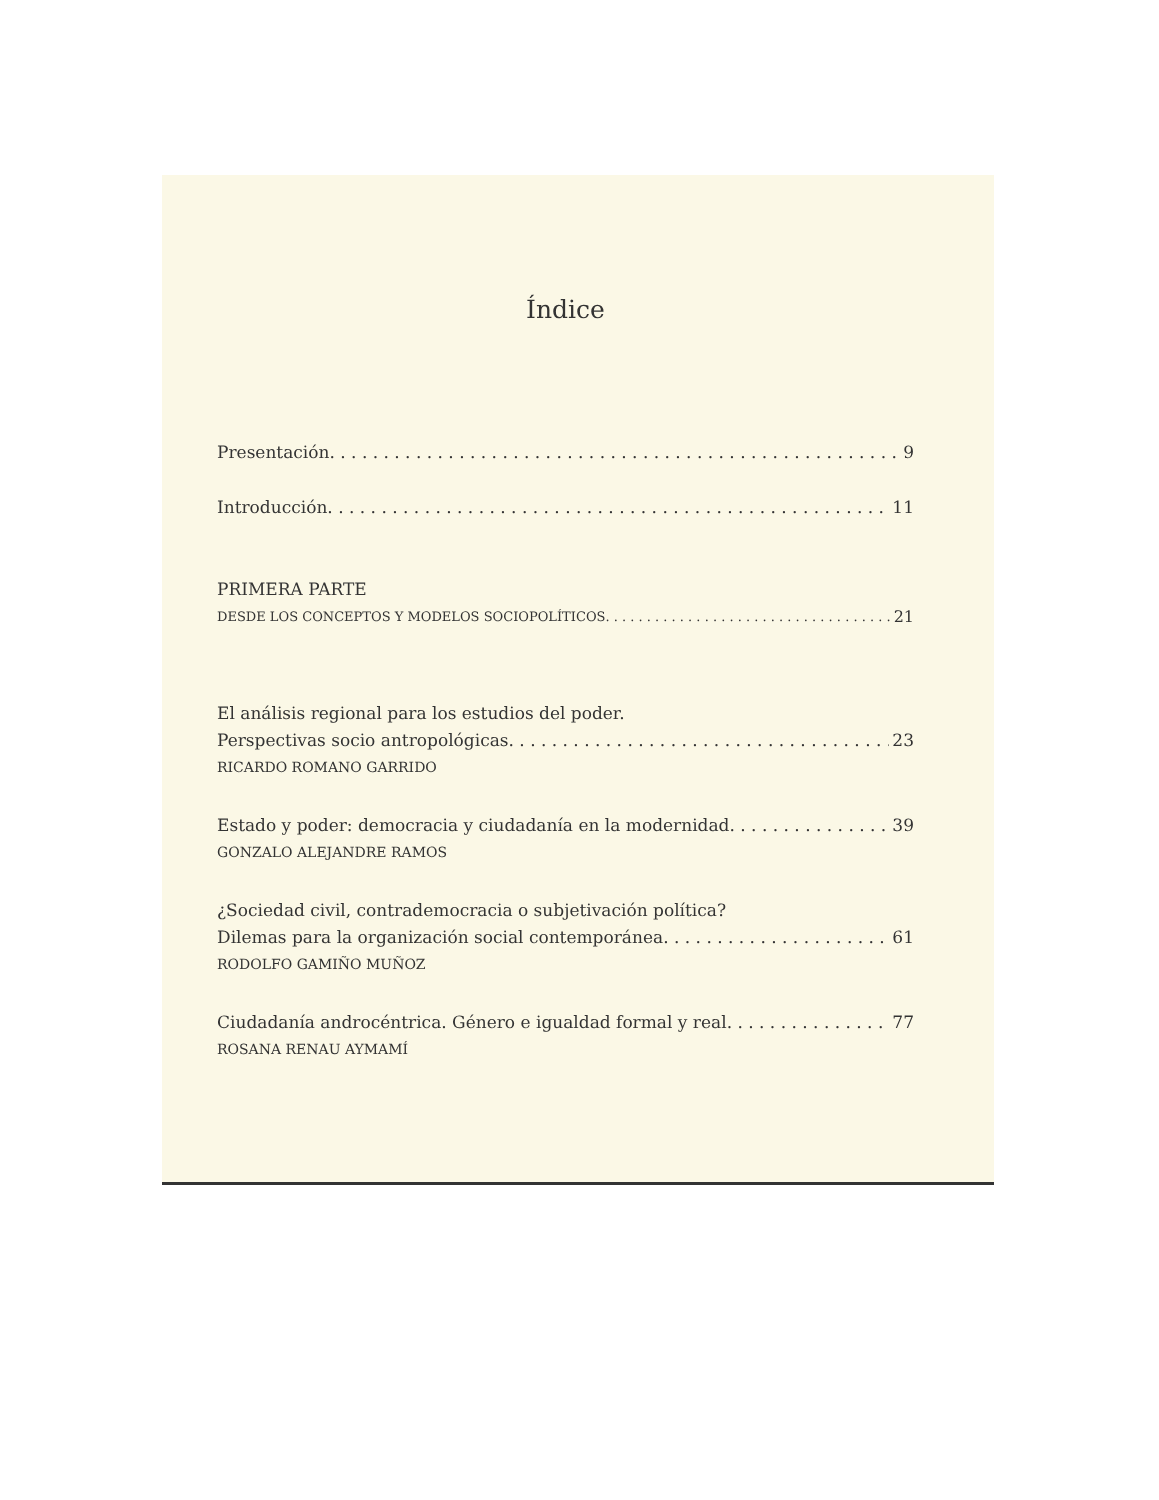Índice
Presentación 9
Introducción 11
PRIMERA PARTE
DESDE LOS CONCEPTOS Y MODELOS SOCIOPOLÍTICOS 21
El análisis regional para los estudios del poder.
Perspectivas socio antropológicas 23
RICARDO ROMANO GARRIDO
Estado y poder: democracia y ciudadanía en la modernidad 39
GONZALO ALEJANDRE RAMOS
¿Sociedad civil, contrademocracia o subjetivación política?
Dilemas para la organización social contemporánea 61
RODOLFO GAMIÑO MUÑOZ
Ciudadanía androcéntrica. Género e igualdad formal y real 77
ROSANA RENAU AYMAMÍ